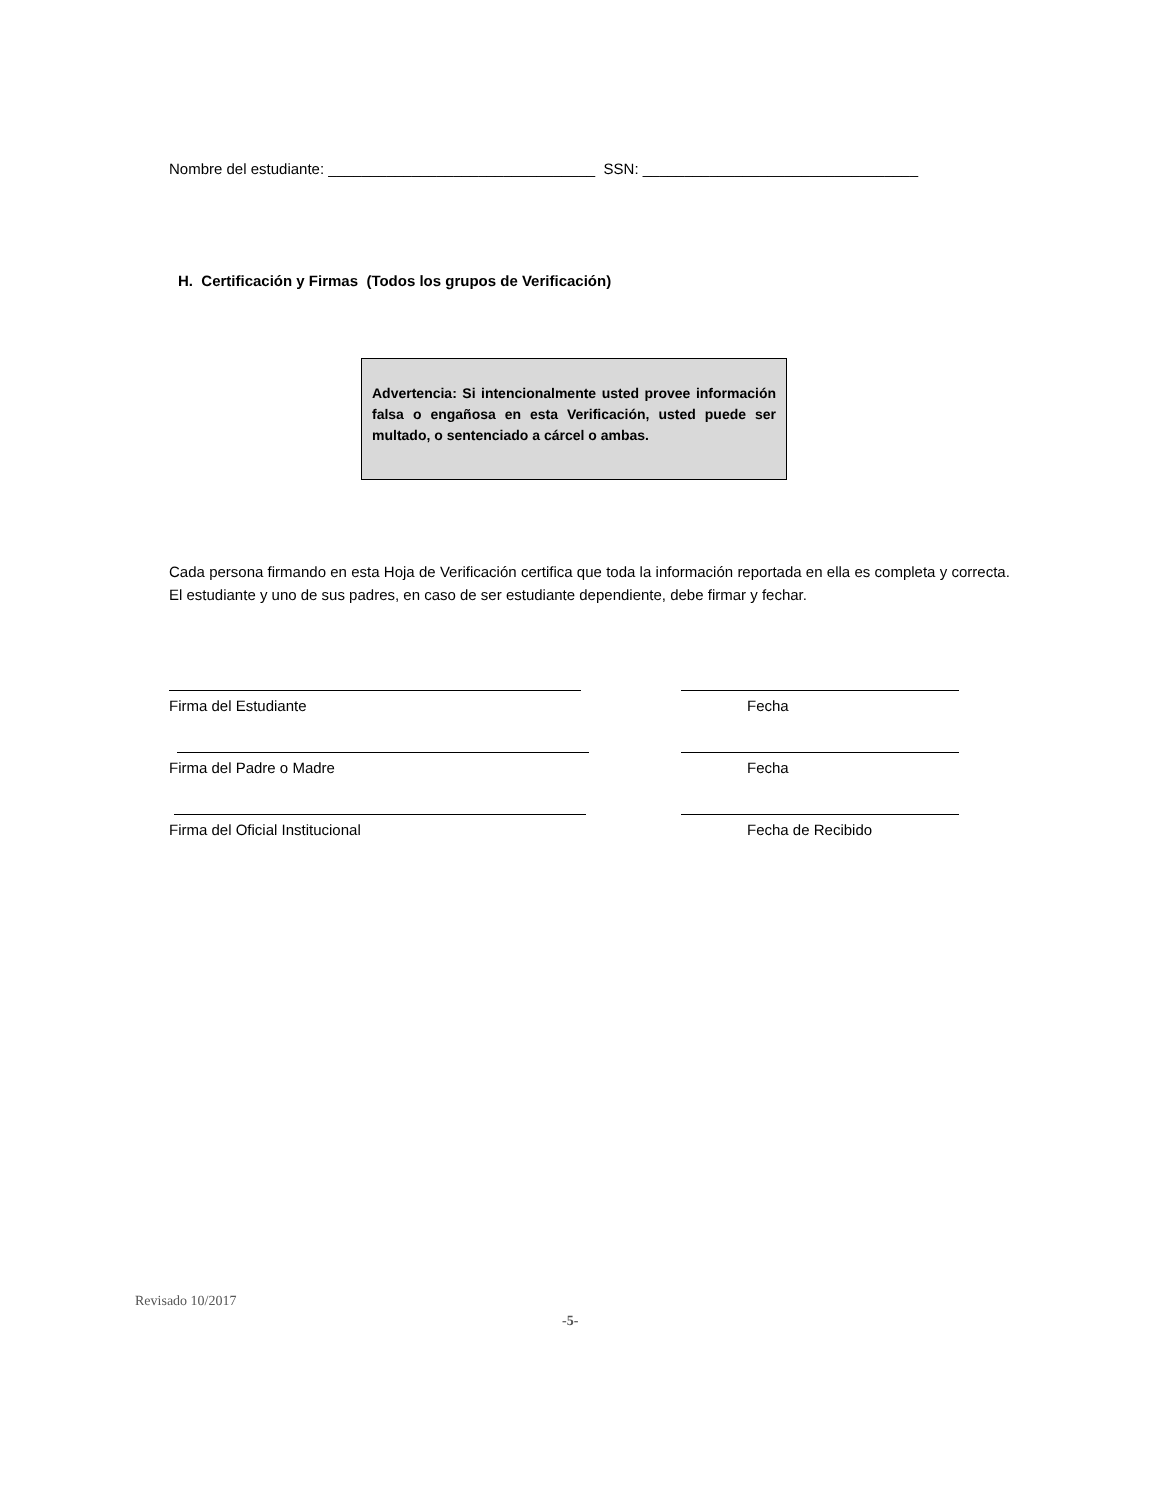Nombre del estudiante: ________________________________ SSN: _________________________________
H. Certificación y Firmas (Todos los grupos de Verificación)
Advertencia: Si intencionalmente usted provee información falsa o engañosa en esta Verificación, usted puede ser multado, o sentenciado a cárcel o ambas.
Cada persona firmando en esta Hoja de Verificación certifica que toda la información reportada en ella es completa y correcta. El estudiante y uno de sus padres, en caso de ser estudiante dependiente, debe firmar y fechar.
Firma del Estudiante Fecha
Firma del Padre o Madre Fecha
Firma del Oficial Institucional Fecha de Recibido
Revisado 10/2017
-5-